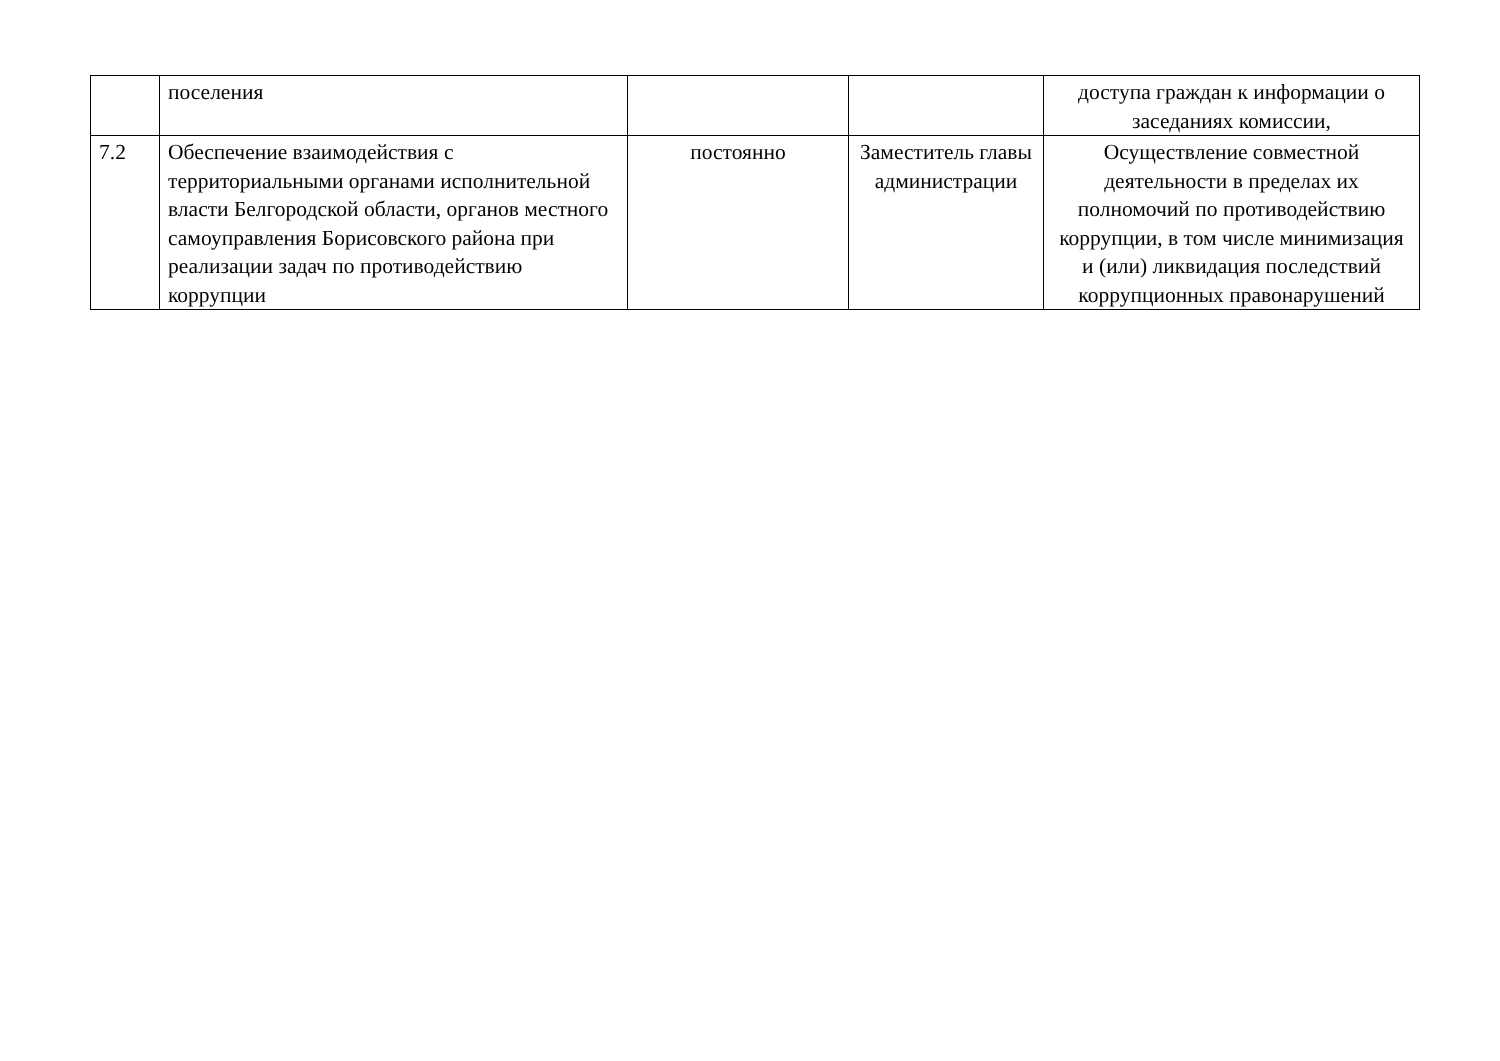| | поселения | | | доступа граждан к информации о заседаниях комиссии, |
| 7.2 | Обеспечение взаимодействия с территориальными органами исполнительной власти Белгородской области, органов местного самоуправления Борисовского района при реализации задач по противодействию коррупции | постоянно | Заместитель главы администрации | Осуществление совместной деятельности в пределах их полномочий по противодействию коррупции, в том числе минимизация и (или) ликвидация последствий коррупционных правонарушений |